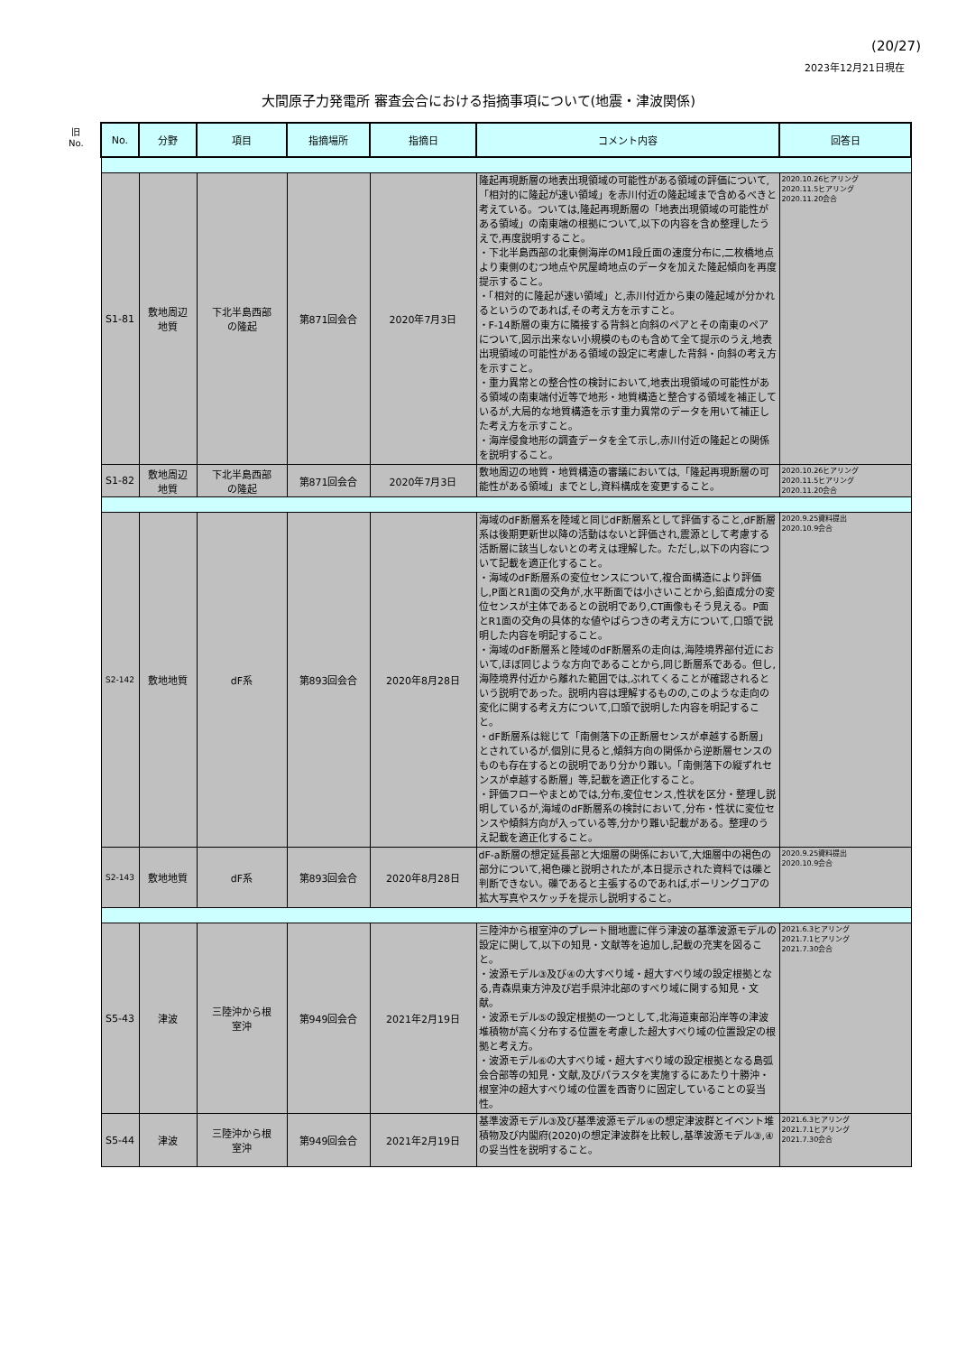(20/27)
2023年12月21日現在
大間原子力発電所 審査会合における指摘事項について(地震・津波関係)
旧
No.
| No. | 分野 | 項目 | 指摘場所 | 指摘日 | コメント内容 | 回答日 |
| --- | --- | --- | --- | --- | --- | --- |
| S1-81 | 敷地周辺 地質 | 下北半島西部 の隆起 | 第871回会合 | 2020年7月3日 | 隆起再現断層の地表出現領域の可能性がある領域の評価について,「相対的に隆起が速い領域」を赤川付近の隆起域まで含めるべきと考えている。ついては,隆起再現断層の「地表出現領域の可能性がある領域」の南東端の根拠について,以下の内容を含め整理したうえで,再度説明すること。 ・下北半島西部の北東側海岸のM1段丘面の速度分布に,二枚橋地点より東側のむつ地点や尻屋崎地点のデータを加えた隆起傾向を再度提示すること。 ・「相対的に隆起が速い領域」と,赤川付近から東の隆起域が分かれるというのであれば,その考え方を示すこと。 ・F-14断層の東方に隣接する背斜と向斜のペアとその南東のペアについて,図示出来ない小規模のものも含めて全て提示のうえ,地表出現領域の可能性がある領域の設定に考慮した背斜・向斜の考え方を示すこと。 ・重力異常との整合性の検討において,地表出現領域の可能性がある領域の南東端付近等で地形・地質構造と整合する領域を補正しているが,大局的な地質構造を示す重力異常のデータを用いて補正した考え方を示すこと。 ・海岸侵食地形の調査データを全て示し,赤川付近の隆起との関係を説明すること。 | 2020.10.26ヒアリング 2020.11.5ヒアリング 2020.11.20会合 |
| S1-82 | 敷地周辺 地質 | 下北半島西部 の隆起 | 第871回会合 | 2020年7月3日 | 敷地周辺の地質・地質構造の審議においては,「隆起再現断層の可能性がある領域」までとし,資料構成を変更すること。 | 2020.10.26ヒアリング 2020.11.5ヒアリング 2020.11.20会合 |
| S2-142 | 敷地地質 | dF系 | 第893回会合 | 2020年8月28日 | 海域のdF断層系を陸域と同じdF断層系として評価すること,dF断層系は後期更新世以降の活動はないと評価され,震源として考慮する活断層に該当しないとの考えは理解した。ただし,以下の内容について記載を適正化すること。 ・海域のdF断層系の変位センスについて,複合面構造により評価し,P面とR1面の交角が,水平断面では小さいことから,鉛直成分の変位センスが主体であるとの説明であり,CT画像もそう見える。P面とR1面の交角の具体的な値やばらつきの考え方について,口頭で説明した内容を明記すること。 ・海域のdF断層系と陸域のdF断層系の走向は,海陸境界部付近において,ほぼ同じような方向であることから,同じ断層系である。但し,海陸境界付近から離れた範囲では,ぶれてくることが確認されるという説明であった。説明内容は理解するものの,このような走向の変化に関する考え方について,口頭で説明した内容を明記すること。 ・dF断層系は総じて「南側落下の正断層センスが卓越する断層」とされているが,個別に見ると,傾斜方向の関係から逆断層センスのものも存在するとの説明であり分かり難い。「南側落下の縦ずれセンスが卓越する断層」等,記載を適正化すること。 ・評価フローやまとめでは,分布,変位センス,性状を区分・整理し説明しているが,海域のdF断層系の検討において,分布・性状に変位センスや傾斜方向が入っている等,分かり難い記載がある。整理のうえ記載を適正化すること。 | 2020.9.25資料提出 2020.10.9会合 |
| S2-143 | 敷地地質 | dF系 | 第893回会合 | 2020年8月28日 | dF-a断層の想定延長部と大畑層の関係において,大畑層中の褐色の部分について,褐色礫と説明されたが,本日提示された資料では礫と判断できない。礫であると主張するのであれば,ボーリングコアの拡大写真やスケッチを提示し説明すること。 | 2020.9.25資料提出 2020.10.9会合 |
| S5-43 | 津波 | 三陸沖から根 室沖 | 第949回会合 | 2021年2月19日 | 三陸沖から根室沖のプレート間地震に伴う津波の基準波源モデルの設定に関して,以下の知見・文献等を追加し,記載の充実を図ること。 ・波源モデル③及び④の大すべり域・超大すべり域の設定根拠となる,青森県東方沖及び岩手県沖北部のすべり域に関する知見・文献。 ・波源モデル⑤の設定根拠の一つとして,北海道東部沿岸等の津波堆積物が高く分布する位置を考慮した超大すべり域の位置設定の根拠と考え方。 ・波源モデル⑥の大すべり域・超大すべり域の設定根拠となる島弧会合部等の知見・文献,及びパラスタを実施するにあたり十勝沖・根室沖の超大すべり域の位置を西寄りに固定していることの妥当性。 | 2021.6.3ヒアリング 2021.7.1ヒアリング 2021.7.30会合 |
| S5-44 | 津波 | 三陸沖から根 室沖 | 第949回会合 | 2021年2月19日 | 基準波源モデル③及び基準波源モデル④の想定津波群とイベント堆積物及び内閣府(2020)の想定津波群を比較し,基準波源モデル③,④の妥当性を説明すること。 | 2021.6.3ヒアリング 2021.7.1ヒアリング 2021.7.30会合 |